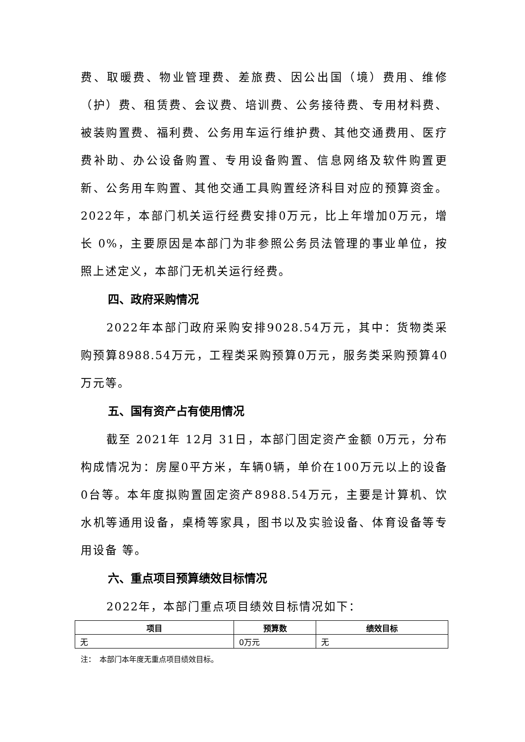费、取暖费、物业管理费、差旅费、因公出国（境）费用、维修（护）费、租赁费、会议费、培训费、公务接待费、专用材料费、被装购置费、福利费、公务用车运行维护费、其他交通费用、医疗费补助、办公设备购置、专用设备购置、信息网络及软件购置更新、公务用车购置、其他交通工具购置经济科目对应的预算资金。2022年，本部门机关运行经费安排0万元，比上年增加0万元，增长 0%，主要原因是本部门为非参照公务员法管理的事业单位，按照上述定义，本部门无机关运行经费。
四、政府采购情况
2022年本部门政府采购安排9028.54万元，其中：货物类采购预算8988.54万元，工程类采购预算0万元，服务类采购预算40万元等。
五、国有资产占有使用情况
截至 2021年 12月 31日，本部门固定资产金额 0万元，分布构成情况为：房屋0平方米，车辆0辆，单价在100万元以上的设备0台等。本年度拟购置固定资产8988.54万元，主要是计算机、饮水机等通用设备，桌椅等家具，图书以及实验设备、体育设备等专用设备 等。
六、重点项目预算绩效目标情况
2022年，本部门重点项目绩效目标情况如下：
| 项目 | 预算数 | 绩效目标 |
| --- | --- | --- |
| 无 | 0万元 | 无 |
注：　本部门本年度无重点项目绩效目标。